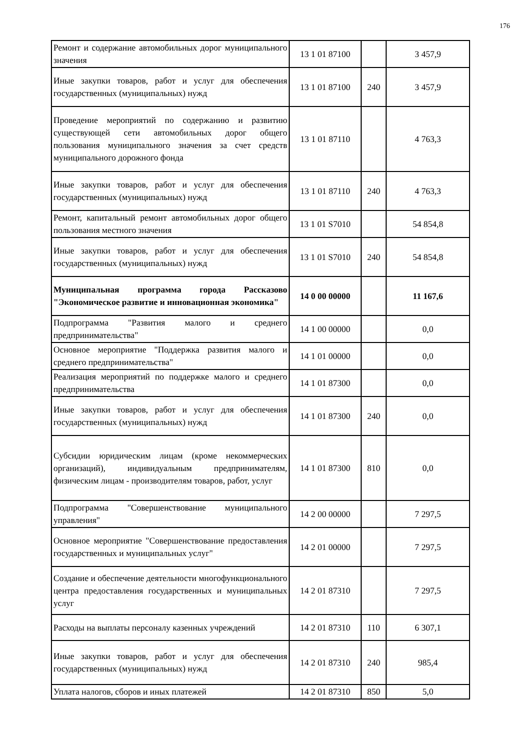176
| Ремонт и содержание автомобильных дорог муниципального значения | 13 1 01 87100 | | 3 457,9 |
| Иные закупки товаров, работ и услуг для обеспечения государственных (муниципальных) нужд | 13 1 01 87100 | 240 | 3 457,9 |
| Проведение мероприятий по содержанию и развитию существующей сети автомобильных дорог общего пользования муниципального значения за счет средств муниципального дорожного фонда | 13 1 01 87110 | | 4 763,3 |
| Иные закупки товаров, работ и услуг для обеспечения государственных (муниципальных) нужд | 13 1 01 87110 | 240 | 4 763,3 |
| Ремонт, капитальный ремонт автомобильных дорог общего пользования местного значения | 13 1 01 S7010 | | 54 854,8 |
| Иные закупки товаров, работ и услуг для обеспечения государственных (муниципальных) нужд | 13 1 01 S7010 | 240 | 54 854,8 |
| Муниципальная программа города Рассказово "Экономическое развитие и инновационная экономика" | 14 0 00 00000 | | 11 167,6 |
| Подпрограмма "Развития малого и среднего предпринимательства" | 14 1 00 00000 | | 0,0 |
| Основное мероприятие "Поддержка развития малого и среднего предпринимательства" | 14 1 01 00000 | | 0,0 |
| Реализация мероприятий по поддержке малого и среднего предпринимательства | 14 1 01 87300 | | 0,0 |
| Иные закупки товаров, работ и услуг для обеспечения государственных (муниципальных) нужд | 14 1 01 87300 | 240 | 0,0 |
| Субсидии юридическим лицам (кроме некоммерческих организаций), индивидуальным предпринимателям, физическим лицам - производителям товаров, работ, услуг | 14 1 01 87300 | 810 | 0,0 |
| Подпрограмма "Совершенствование муниципального управления" | 14 2 00 00000 | | 7 297,5 |
| Основное мероприятие "Совершенствование предоставления государственных и муниципальных услуг" | 14 2 01 00000 | | 7 297,5 |
| Создание и обеспечение деятельности многофункционального центра предоставления государственных и муниципальных услуг | 14 2 01 87310 | | 7 297,5 |
| Расходы на выплаты персоналу казенных учреждений | 14 2 01 87310 | 110 | 6 307,1 |
| Иные закупки товаров, работ и услуг для обеспечения государственных (муниципальных) нужд | 14 2 01 87310 | 240 | 985,4 |
| Уплата налогов, сборов и иных платежей | 14 2 01 87310 | 850 | 5,0 |